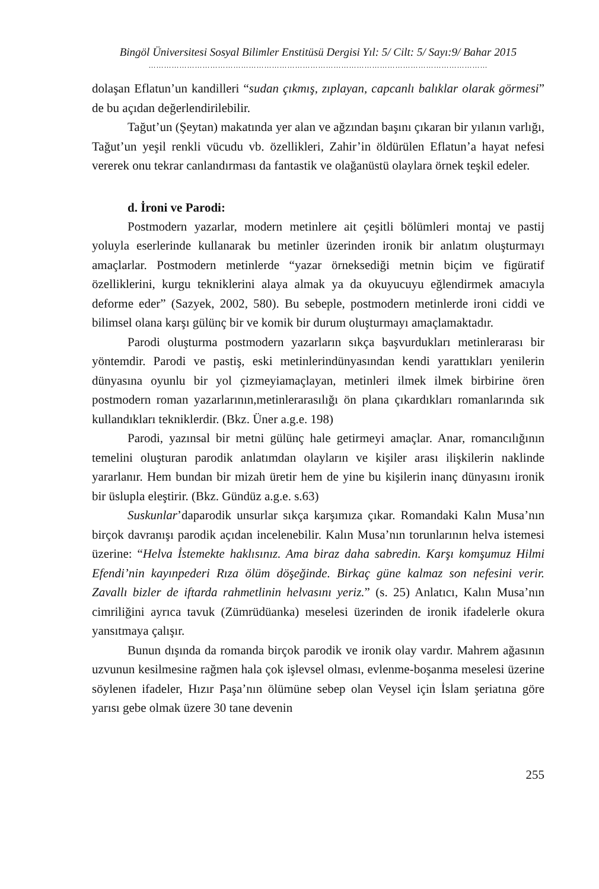Bingöl Üniversitesi Sosyal Bilimler Enstitüsü Dergisi Yıl: 5/ Cilt: 5/ Sayı:9/ Bahar 2015
……………………………………………………………………………………………………………………
dolaşan Eflatun’un kandilleri “sudan çıkmış, zıplayan, capcanlı balıklar olarak görmesi” de bu açıdan değerlendirilebilir.
Tağut’un (Şeytan) makatında yer alan ve ağzından başını çıkaran bir yılanın varlığı, Tağut’un yeşil renkli vücudu vb. özellikleri, Zahir’in öldürülen Eflatun’a hayat nefesi vererek onu tekrar canlandırması da fantastik ve olağanüstü olaylara örnek teşkil edeler.
d. İroni ve Parodi:
Postmodern yazarlar, modern metinlere ait çeşitli bölümleri montaj ve pastij yoluyla eserlerinde kullanarak bu metinler üzerinden ironik bir anlatım oluşturmayı amaçlarlar. Postmodern metinlerde “yazar örneksediği metnin biçim ve figüratif özelliklerini, kurgu tekniklerini alaya almak ya da okuyucuyu eğlendirmek amacıyla deforme eder” (Sazyek, 2002, 580). Bu sebeple, postmodern metinlerde ironi ciddi ve bilimsel olana karşı gülünç bir ve komik bir durum oluşturmayı amaçlamaktadır.
Parodi oluşturma postmodern yazarların sıkça başvurdukları metinlerarası bir yöntemdir. Parodi ve pastiş, eski metinlerindünyasından kendi yarattıkları yenilerin dünyasına oyunlu bir yol çizmeyiamaçlayan, metinleri ilmek ilmek birbirine ören postmodern roman yazarlarının,metinlerarasılığı ön plana çıkardıkları romanlarında sık kullandıkları tekniklerdir. (Bkz. Üner a.g.e. 198)
Parodi, yazınsal bir metni gülünç hale getirmeyi amaçlar. Anar, romancılığının temelini oluşturan parodik anlatımdan olayların ve kişiler arası ilişkilerin naklinde yararlanır. Hem bundan bir mizah üretir hem de yine bu kişilerin inanç dünyasını ironik bir üslupla eleştirir. (Bkz. Gündüz a.g.e. s.63)
Suskunlar’daparodik unsurlar sıkça karşımıza çıkar. Romandaki Kalın Musa’nın birçok davranışı parodik açıdan incelenebilir. Kalın Musa’nın torunlarının helva istemesi üzerine: “Helva İstemekte haklısınız. Ama biraz daha sabredin. Karşı komşumuz Hilmi Efendi’nin kayınpederi Rıza ölüm döşeğinde. Birkaç güne kalmaz son nefesini verir. Zavallı bizler de iftarda rahmetlinin helvasını yeriz.” (s. 25) Anlatıcı, Kalın Musa’nın cimriliğini ayrıca tavuk (Zümrüdüanka) meselesi üzerinden de ironik ifadelerle okura yansıtmaya çalışır.
Bunun dışında da romanda birçok parodik ve ironik olay vardır. Mahrem ağasının uzvunun kesilmesine rağmen hala çok işlevsel olması, evlenme-boşanma meselesi üzerine söylenen ifadeler, Hızır Paşa’nın ölümüne sebep olan Veysel için İslam şeriatına göre yarısı gebe olmak üzere 30 tane devenin
255